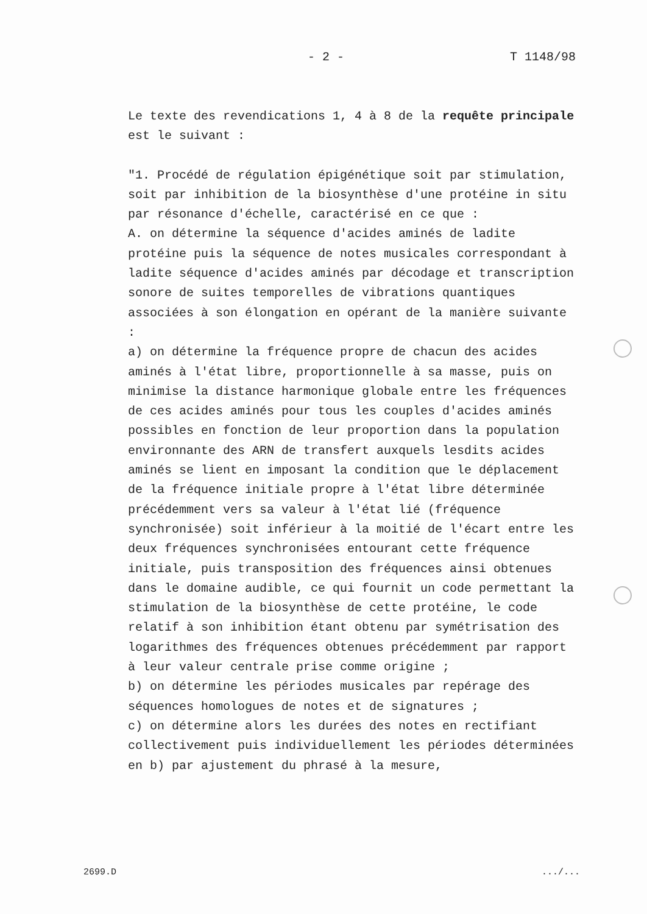- 2 - T 1148/98
Le texte des revendications 1, 4 à 8 de la requête principale est le suivant :
"1. Procédé de régulation épigénétique soit par stimulation, soit par inhibition de la biosynthèse d'une protéine in situ par résonance d'échelle, caractérisé en ce que :
A. on détermine la séquence d'acides aminés de ladite protéine puis la séquence de notes musicales correspondant à ladite séquence d'acides aminés par décodage et transcription sonore de suites temporelles de vibrations quantiques associées à son élongation en opérant de la manière suivante :
a) on détermine la fréquence propre de chacun des acides aminés à l'état libre, proportionnelle à sa masse, puis on minimise la distance harmonique globale entre les fréquences de ces acides aminés pour tous les couples d'acides aminés possibles en fonction de leur proportion dans la population environnante des ARN de transfert auxquels lesdits acides aminés se lient en imposant la condition que le déplacement de la fréquence initiale propre à l'état libre déterminée précédemment vers sa valeur à l'état lié (fréquence synchronisée) soit inférieur à la moitié de l'écart entre les deux fréquences synchronisées entourant cette fréquence initiale, puis transposition des fréquences ainsi obtenues dans le domaine audible, ce qui fournit un code permettant la stimulation de la biosynthèse de cette protéine, le code relatif à son inhibition étant obtenu par symétrisation des logarithmes des fréquences obtenues précédemment par rapport à leur valeur centrale prise comme origine ;
b) on détermine les périodes musicales par repérage des séquences homologues de notes et de signatures ;
c) on détermine alors les durées des notes en rectifiant collectivement puis individuellement les périodes déterminées en b) par ajustement du phrasé à la mesure,
2699.D.../...